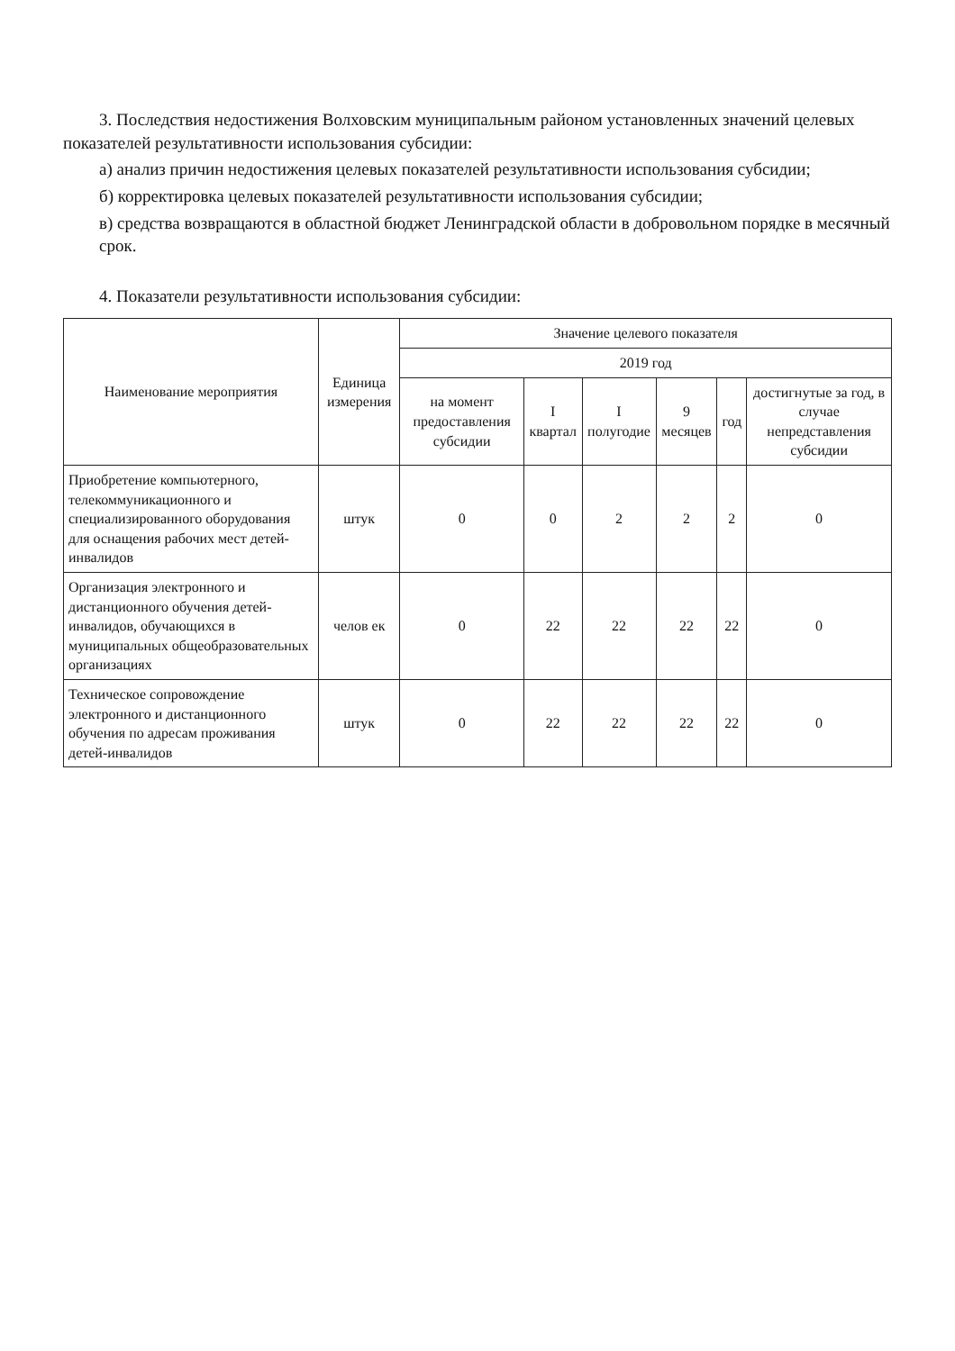3. Последствия недостижения Волховским муниципальным районом установленных значений целевых показателей результативности использования субсидии:
а) анализ причин недостижения целевых показателей результативности использования субсидии;
б) корректировка целевых показателей результативности использования субсидии;
в) средства возвращаются в областной бюджет Ленинградской области в добровольном порядке в месячный срок.
4. Показатели результативности использования субсидии:
| Наименование мероприятия | Единица измерения | Значение целевого показателя | | | | | |
| --- | --- | --- | --- | --- | --- | --- | --- |
| | | 2019 год | | | | | |
| | | на момент предоставления субсидии | I квартал | I полугодие | 9 месяцев | год | достигнутые за год, в случае непредставления субсидии |
| Приобретение компьютерного, телекоммуникационного и специализированного оборудования для оснащения рабочих мест детей-инвалидов | штук | 0 | 0 | 2 | 2 | 2 | 0 |
| Организация электронного и дистанционного обучения детей-инвалидов, обучающихся в муниципальных общеобразовательных организациях | челов ек | 0 | 22 | 22 | 22 | 22 | 0 |
| Техническое сопровождение электронного и дистанционного обучения по адресам проживания детей-инвалидов | штук | 0 | 22 | 22 | 22 | 22 | 0 |